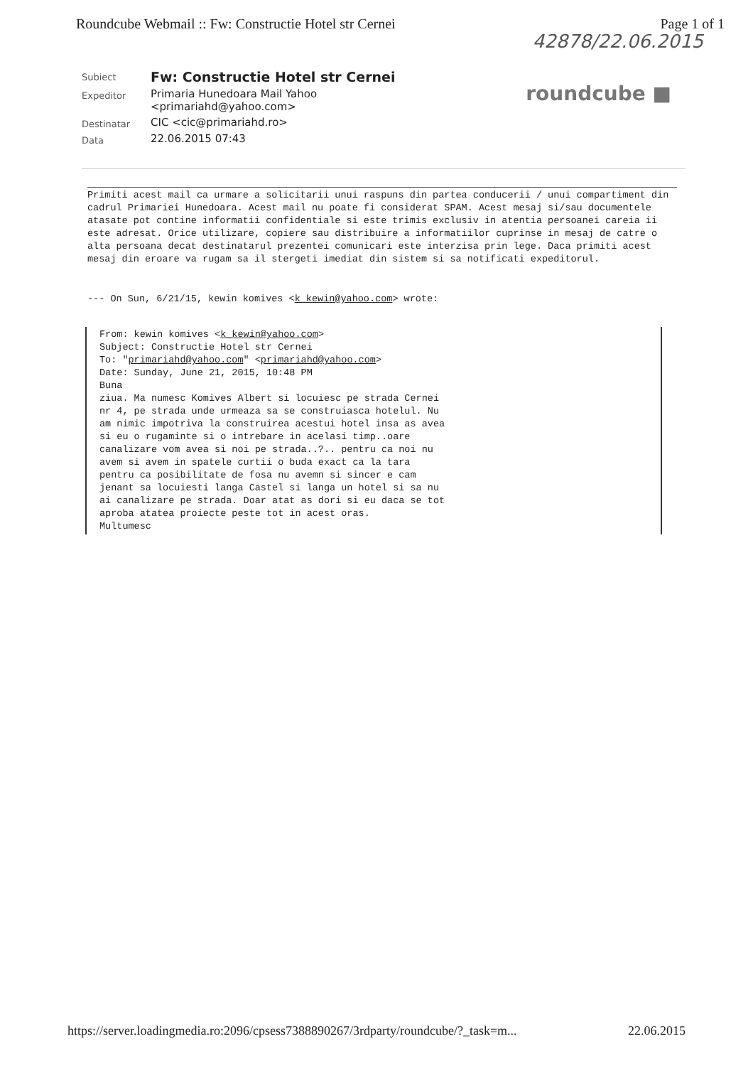Roundcube Webmail :: Fw: Constructie Hotel str Cernei Page 1 of 1
42878/22.06.2015
| Subiect | Fw: Constructie Hotel str Cernei |
| Expeditor | Primaria Hunedoara Mail Yahoo <primariahd@yahoo.com> |
| Destinatar | CIC <cic@primariahd.ro> |
| Data | 22.06.2015 07:43 |
roundcube ■
Primiti acest mail ca urmare a solicitarii unui raspuns din partea conducerii / unui compartiment din cadrul Primariei Hunedoara. Acest mail nu poate fi considerat SPAM. Acest mesaj si/sau documentele atasate pot contine informatii confidentiale si este trimis exclusiv in atentia persoanei careia ii este adresat. Orice utilizare, copiere sau distribuire a informatiilor cuprinse in mesaj de catre o alta persoana decat destinatarul prezentei comunicari este interzisa prin lege. Daca primiti acest mesaj din eroare va rugam sa il stergeti imediat din sistem si sa notificati expeditorul.
--- On Sun, 6/21/15, kewin komives <k_kewin@yahoo.com> wrote:
From: kewin komives <k_kewin@yahoo.com> Subject: Constructie Hotel str Cernei To: "primariahd@yahoo.com" <primariahd@yahoo.com> Date: Sunday, June 21, 2015, 10:48 PM Buna ziua. Ma numesc Komives Albert si locuiesc pe strada Cernei nr 4, pe strada unde urmeaza sa se construiasca hotelul. Nu am nimic impotriva la construirea acestui hotel insa as avea si eu o rugaminte si o intrebare in acelasi timp..oare canalizare vom avea si noi pe strada..?.. pentru ca noi nu avem si avem in spatele curtii o buda exact ca la tara pentru ca posibilitate de fosa nu avemn si sincer e cam jenant sa locuiesti langa Castel si langa un hotel si sa nu ai canalizare pe strada. Doar atat as dori si eu daca se tot aproba atatea proiecte peste tot in acest oras. Multumesc
https://server.loadingmedia.ro:2096/cpsess7388890267/3rdparty/roundcube/?_task=m... 22.06.2015